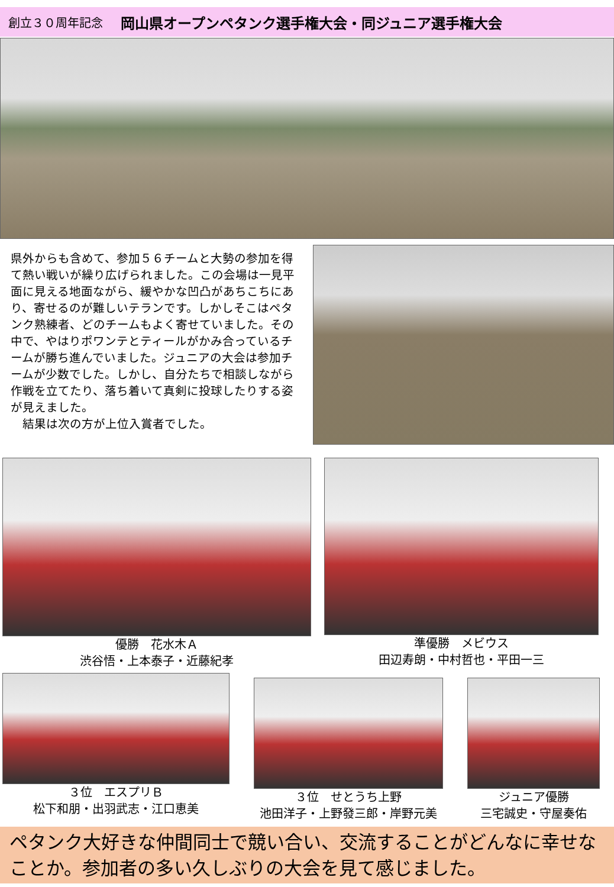創立３０周年記念 岡山県オープンペタンク選手権大会・同ジュニア選手権大会
県外からも含めて、参加５６チームと大勢の参加を得て熱い戦いが繰り広げられました。この会場は一見平面に見える地面ながら、緩やかな凹凸があちこちにあり、寄せるのが難しいテランです。しかしそこはペタンク熟練者、どのチームもよく寄せていました。その中で、やはりポワンテとティールがかみ合っているチームが勝ち進んでいました。ジュニアの大会は参加チームが少数でした。しかし、自分たちで相談しながら作戦を立てたり、落ち着いて真剣に投球したりする姿が見えました。
　結果は次の方が上位入賞者でした。
優勝　花水木Ａ
渋谷悟・上本泰子・近藤紀孝
準優勝　メビウス
田辺寿朗・中村哲也・平田一三
３位　エスプリＢ
松下和朋・出羽武志・江口恵美
３位　せとうち上野
池田洋子・上野發三郎・岸野元美
ジュニア優勝
三宅誠史・守屋奏佑
ペタンク大好きな仲間同士で競い合い、交流することがどんなに幸せなことか。参加者の多い久しぶりの大会を見て感じました。